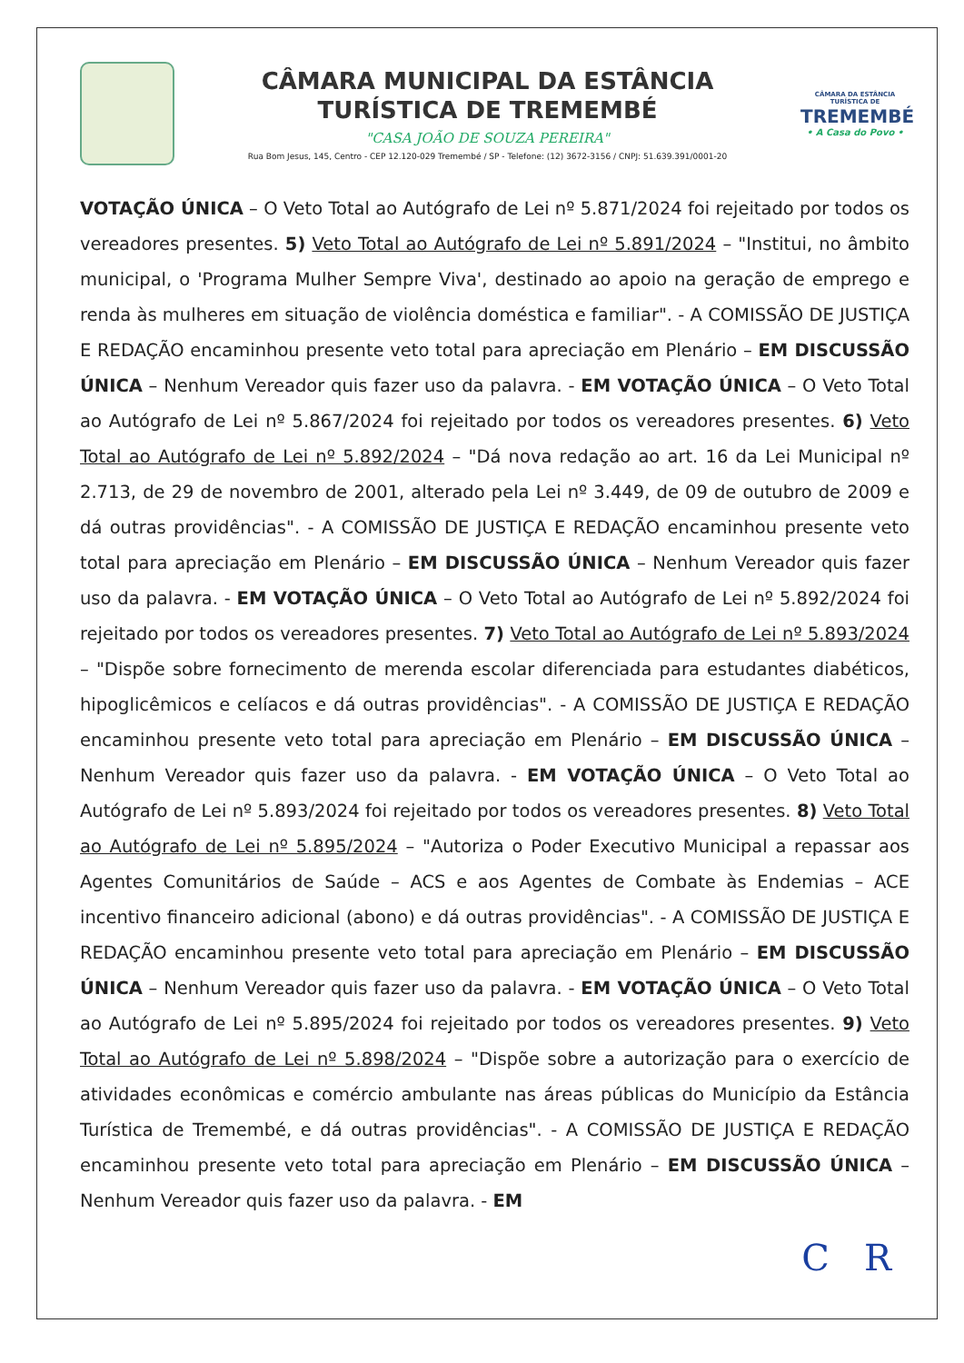CÂMARA MUNICIPAL DA ESTÂNCIA
TURÍSTICA DE TREMEMBÉ
"CASA JOÃO DE SOUZA PEREIRA"
Rua Bom Jesus, 145, Centro - CEP 12.120-029 Tremembé / SP - Telefone: (12) 3672-3156 / CNPJ: 51.639.391/0001-20
CÂMARA DA ESTÂNCIA TURÍSTICA DE
TREMEMBÉ
• A Casa do Povo •
VOTAÇÃO ÚNICA – O Veto Total ao Autógrafo de Lei nº 5.871/2024 foi rejeitado por todos os vereadores presentes. 5) Veto Total ao Autógrafo de Lei nº 5.891/2024 – "Institui, no âmbito municipal, o 'Programa Mulher Sempre Viva', destinado ao apoio na geração de emprego e renda às mulheres em situação de violência doméstica e familiar". - A COMISSÃO DE JUSTIÇA E REDAÇÃO encaminhou presente veto total para apreciação em Plenário – EM DISCUSSÃO ÚNICA – Nenhum Vereador quis fazer uso da palavra. - EM VOTAÇÃO ÚNICA – O Veto Total ao Autógrafo de Lei nº 5.867/2024 foi rejeitado por todos os vereadores presentes. 6) Veto Total ao Autógrafo de Lei nº 5.892/2024 – "Dá nova redação ao art. 16 da Lei Municipal nº 2.713, de 29 de novembro de 2001, alterado pela Lei nº 3.449, de 09 de outubro de 2009 e dá outras providências". - A COMISSÃO DE JUSTIÇA E REDAÇÃO encaminhou presente veto total para apreciação em Plenário – EM DISCUSSÃO ÚNICA – Nenhum Vereador quis fazer uso da palavra. - EM VOTAÇÃO ÚNICA – O Veto Total ao Autógrafo de Lei nº 5.892/2024 foi rejeitado por todos os vereadores presentes. 7) Veto Total ao Autógrafo de Lei nº 5.893/2024 – "Dispõe sobre fornecimento de merenda escolar diferenciada para estudantes diabéticos, hipoglicêmicos e celíacos e dá outras providências". - A COMISSÃO DE JUSTIÇA E REDAÇÃO encaminhou presente veto total para apreciação em Plenário – EM DISCUSSÃO ÚNICA – Nenhum Vereador quis fazer uso da palavra. - EM VOTAÇÃO ÚNICA – O Veto Total ao Autógrafo de Lei nº 5.893/2024 foi rejeitado por todos os vereadores presentes. 8) Veto Total ao Autógrafo de Lei nº 5.895/2024 – "Autoriza o Poder Executivo Municipal a repassar aos Agentes Comunitários de Saúde – ACS e aos Agentes de Combate às Endemias – ACE incentivo financeiro adicional (abono) e dá outras providências". - A COMISSÃO DE JUSTIÇA E REDAÇÃO encaminhou presente veto total para apreciação em Plenário – EM DISCUSSÃO ÚNICA – Nenhum Vereador quis fazer uso da palavra. - EM VOTAÇÃO ÚNICA – O Veto Total ao Autógrafo de Lei nº 5.895/2024 foi rejeitado por todos os vereadores presentes. 9) Veto Total ao Autógrafo de Lei nº 5.898/2024 – "Dispõe sobre a autorização para o exercício de atividades econômicas e comércio ambulante nas áreas públicas do Município da Estância Turística de Tremembé, e dá outras providências". - A COMISSÃO DE JUSTIÇA E REDAÇÃO encaminhou presente veto total para apreciação em Plenário – EM DISCUSSÃO ÚNICA – Nenhum Vereador quis fazer uso da palavra. - EM
C R